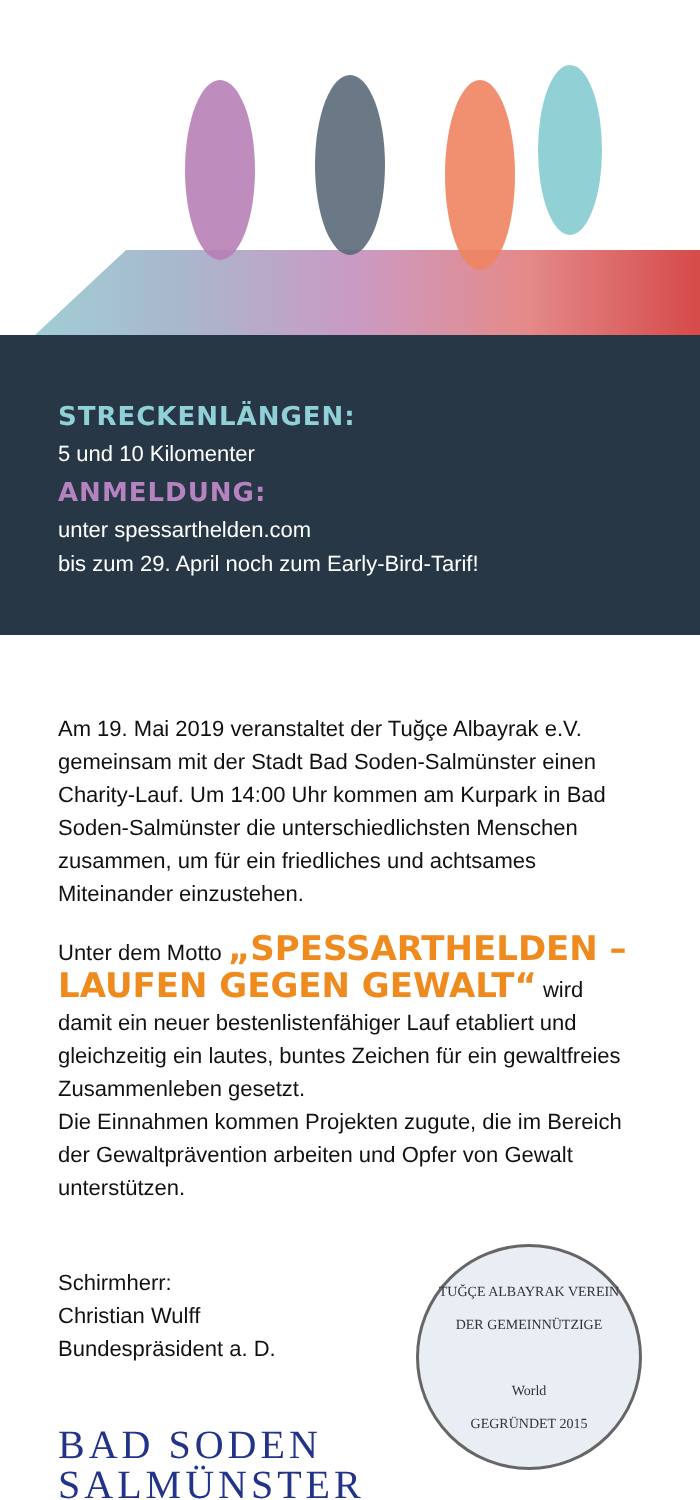STRECKENLÄNGEN:
5 und 10 Kilomenter
ANMELDUNG:
unter spessarthelden.com
bis zum 29. April noch zum Early-Bird-Tarif!
Am 19. Mai 2019 veranstaltet der Tuğçe Albayrak e.V. gemeinsam mit der Stadt Bad Soden-Salmünster einen Charity-Lauf. Um 14:00 Uhr kommen am Kurpark in Bad Soden-Salmünster die unterschied­lichsten Menschen zusammen, um für ein friedliches und achtsames Miteinander einzustehen.
Unter dem Motto „SPESSARTHELDEN – LAUFEN GEGEN GEWALT“ wird damit ein neuer bestenlistenfähiger Lauf etabliert und gleich­zeitig ein lautes, buntes Zeichen für ein gewaltfreies Zusammenleben gesetzt.
Die Einnahmen kommen Projekten zugute, die im Bereich der Gewaltprävention arbeiten und Opfer von Gewalt unterstützen.
Schirmherr:
Christian Wulff
Bundespräsident a. D.
BAD SODEN
SALMÜNSTER
TUĞÇE ALBAYRAK VEREIN
DER GEMEINNÜTZIGE
World
GEGRÜNDET 2015